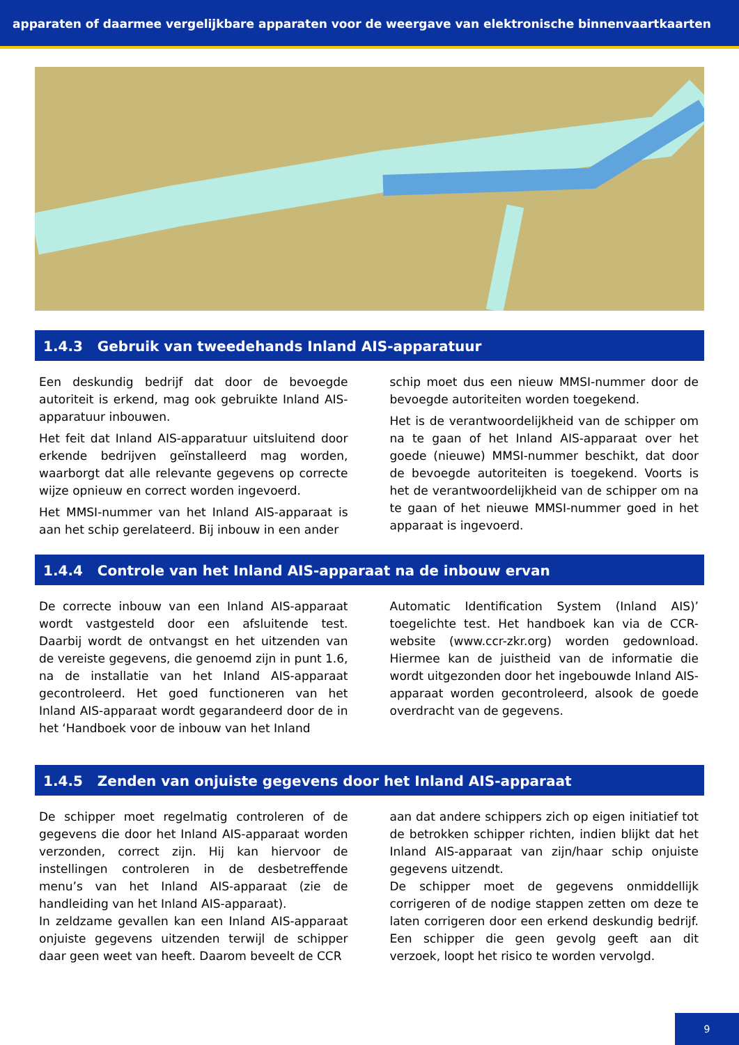apparaten of daarmee vergelijkbare apparaten voor de weergave van elektronische binnenvaartkaarten
1.4.3 Gebruik van tweedehands Inland AIS-apparatuur
Een deskundig bedrijf dat door de bevoegde autoriteit is erkend, mag ook gebruikte Inland AIS-apparatuur inbouwen.
Het feit dat Inland AIS-apparatuur uitsluitend door erkende bedrijven geïnstalleerd mag worden, waarborgt dat alle relevante gegevens op correcte wijze opnieuw en correct worden ingevoerd.
Het MMSI-nummer van het Inland AIS-apparaat is aan het schip gerelateerd. Bij inbouw in een ander
schip moet dus een nieuw MMSI-nummer door de bevoegde autoriteiten worden toegekend.
Het is de verantwoordelijkheid van de schipper om na te gaan of het Inland AIS-apparaat over het goede (nieuwe) MMSI-nummer beschikt, dat door de bevoegde autoriteiten is toegekend. Voorts is het de verantwoordelijkheid van de schipper om na te gaan of het nieuwe MMSI-nummer goed in het apparaat is ingevoerd.
1.4.4 Controle van het Inland AIS-apparaat na de inbouw ervan
De correcte inbouw van een Inland AIS-apparaat wordt vastgesteld door een afsluitende test. Daarbij wordt de ontvangst en het uitzenden van de vereiste gegevens, die genoemd zijn in punt 1.6, na de installatie van het Inland AIS-apparaat gecontroleerd. Het goed functioneren van het Inland AIS-apparaat wordt gegarandeerd door de in het ‘Handboek voor de inbouw van het Inland
Automatic Identification System (Inland AIS)’ toegelichte test. Het handboek kan via de CCR-website (www.ccr-zkr.org) worden gedownload. Hiermee kan de juistheid van de informatie die wordt uitgezonden door het ingebouwde Inland AIS-apparaat worden gecontroleerd, alsook de goede overdracht van de gegevens.
1.4.5 Zenden van onjuiste gegevens door het Inland AIS-apparaat
De schipper moet regelmatig controleren of de gegevens die door het Inland AIS-apparaat worden verzonden, correct zijn. Hij kan hiervoor de instellingen controleren in de desbetreffende menu’s van het Inland AIS-apparaat (zie de handleiding van het Inland AIS-apparaat).
In zeldzame gevallen kan een Inland AIS-apparaat onjuiste gegevens uitzenden terwijl de schipper daar geen weet van heeft. Daarom beveelt de CCR
aan dat andere schippers zich op eigen initiatief tot de betrokken schipper richten, indien blijkt dat het Inland AIS-apparaat van zijn/haar schip onjuiste gegevens uitzendt.
De schipper moet de gegevens onmiddellijk corrigeren of de nodige stappen zetten om deze te laten corrigeren door een erkend deskundig bedrijf. Een schipper die geen gevolg geeft aan dit verzoek, loopt het risico te worden vervolgd.
9